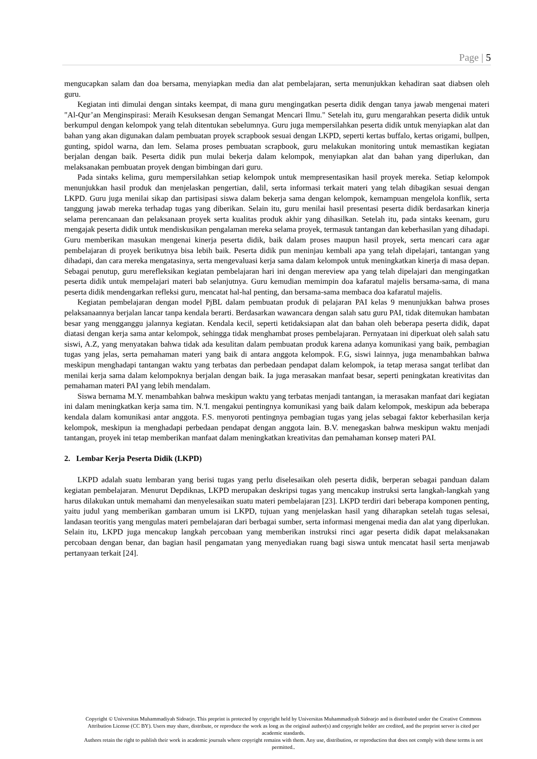Page | 5
mengucapkan salam dan doa bersama, menyiapkan media dan alat pembelajaran, serta menunjukkan kehadiran saat diabsen oleh guru.
Kegiatan inti dimulai dengan sintaks keempat, di mana guru mengingatkan peserta didik dengan tanya jawab mengenai materi "Al-Qur’an Menginspirasi: Meraih Kesuksesan dengan Semangat Mencari Ilmu." Setelah itu, guru mengarahkan peserta didik untuk berkumpul dengan kelompok yang telah ditentukan sebelumnya. Guru juga mempersilahkan peserta didik untuk menyiapkan alat dan bahan yang akan digunakan dalam pembuatan proyek scrapbook sesuai dengan LKPD, seperti kertas buffalo, kertas origami, bullpen, gunting, spidol warna, dan lem. Selama proses pembuatan scrapbook, guru melakukan monitoring untuk memastikan kegiatan berjalan dengan baik. Peserta didik pun mulai bekerja dalam kelompok, menyiapkan alat dan bahan yang diperlukan, dan melaksanakan pembuatan proyek dengan bimbingan dari guru.
Pada sintaks kelima, guru mempersilahkan setiap kelompok untuk mempresentasikan hasil proyek mereka. Setiap kelompok menunjukkan hasil produk dan menjelaskan pengertian, dalil, serta informasi terkait materi yang telah dibagikan sesuai dengan LKPD. Guru juga menilai sikap dan partisipasi siswa dalam bekerja sama dengan kelompok, kemampuan mengelola konflik, serta tanggung jawab mereka terhadap tugas yang diberikan. Selain itu, guru menilai hasil presentasi peserta didik berdasarkan kinerja selama perencanaan dan pelaksanaan proyek serta kualitas produk akhir yang dihasilkan. Setelah itu, pada sintaks keenam, guru mengajak peserta didik untuk mendiskusikan pengalaman mereka selama proyek, termasuk tantangan dan keberhasilan yang dihadapi. Guru memberikan masukan mengenai kinerja peserta didik, baik dalam proses maupun hasil proyek, serta mencari cara agar pembelajaran di proyek berikutnya bisa lebih baik. Peserta didik pun meninjau kembali apa yang telah dipelajari, tantangan yang dihadapi, dan cara mereka mengatasinya, serta mengevaluasi kerja sama dalam kelompok untuk meningkatkan kinerja di masa depan. Sebagai penutup, guru merefleksikan kegiatan pembelajaran hari ini dengan mereview apa yang telah dipelajari dan mengingatkan peserta didik untuk mempelajari materi bab selanjutnya. Guru kemudian memimpin doa kafaratul majelis bersama-sama, di mana peserta didik mendengarkan refleksi guru, mencatat hal-hal penting, dan bersama-sama membaca doa kafaratul majelis.
Kegiatan pembelajaran dengan model PjBL dalam pembuatan produk di pelajaran PAI kelas 9 menunjukkan bahwa proses pelaksanaannya berjalan lancar tanpa kendala berarti. Berdasarkan wawancara dengan salah satu guru PAI, tidak ditemukan hambatan besar yang mengganggu jalannya kegiatan. Kendala kecil, seperti ketidaksiapan alat dan bahan oleh beberapa peserta didik, dapat diatasi dengan kerja sama antar kelompok, sehingga tidak menghambat proses pembelajaran. Pernyataan ini diperkuat oleh salah satu siswi, A.Z, yang menyatakan bahwa tidak ada kesulitan dalam pembuatan produk karena adanya komunikasi yang baik, pembagian tugas yang jelas, serta pemahaman materi yang baik di antara anggota kelompok. F.G, siswi lainnya, juga menambahkan bahwa meskipun menghadapi tantangan waktu yang terbatas dan perbedaan pendapat dalam kelompok, ia tetap merasa sangat terlibat dan menilai kerja sama dalam kelompoknya berjalan dengan baik. Ia juga merasakan manfaat besar, seperti peningkatan kreativitas dan pemahaman materi PAI yang lebih mendalam.
Siswa bernama M.Y. menambahkan bahwa meskipun waktu yang terbatas menjadi tantangan, ia merasakan manfaat dari kegiatan ini dalam meningkatkan kerja sama tim. N.'I. mengakui pentingnya komunikasi yang baik dalam kelompok, meskipun ada beberapa kendala dalam komunikasi antar anggota. F.S. menyoroti pentingnya pembagian tugas yang jelas sebagai faktor keberhasilan kerja kelompok, meskipun ia menghadapi perbedaan pendapat dengan anggota lain. B.V. menegaskan bahwa meskipun waktu menjadi tantangan, proyek ini tetap memberikan manfaat dalam meningkatkan kreativitas dan pemahaman konsep materi PAI.
2. Lembar Kerja Peserta Didik (LKPD)
LKPD adalah suatu lembaran yang berisi tugas yang perlu diselesaikan oleh peserta didik, berperan sebagai panduan dalam kegiatan pembelajaran. Menurut Depdiknas, LKPD merupakan deskripsi tugas yang mencakup instruksi serta langkah-langkah yang harus dilakukan untuk memahami dan menyelesaikan suatu materi pembelajaran [23]. LKPD terdiri dari beberapa komponen penting, yaitu judul yang memberikan gambaran umum isi LKPD, tujuan yang menjelaskan hasil yang diharapkan setelah tugas selesai, landasan teoritis yang mengulas materi pembelajaran dari berbagai sumber, serta informasi mengenai media dan alat yang diperlukan. Selain itu, LKPD juga mencakup langkah percobaan yang memberikan instruksi rinci agar peserta didik dapat melaksanakan percobaan dengan benar, dan bagian hasil pengamatan yang menyediakan ruang bagi siswa untuk mencatat hasil serta menjawab pertanyaan terkait [24].
Copyright © Universitas Muhammadiyah Sidoarjo. This preprint is protected by copyright held by Universitas Muhammadiyah Sidoarjo and is distributed under the Creative Commons Attribution License (CC BY). Users may share, distribute, or reproduce the work as long as the original author(s) and copyright holder are credited, and the preprint server is cited per academic standards.
Authors retain the right to publish their work in academic journals where copyright remains with them. Any use, distribution, or reproduction that does not comply with these terms is not permitted..